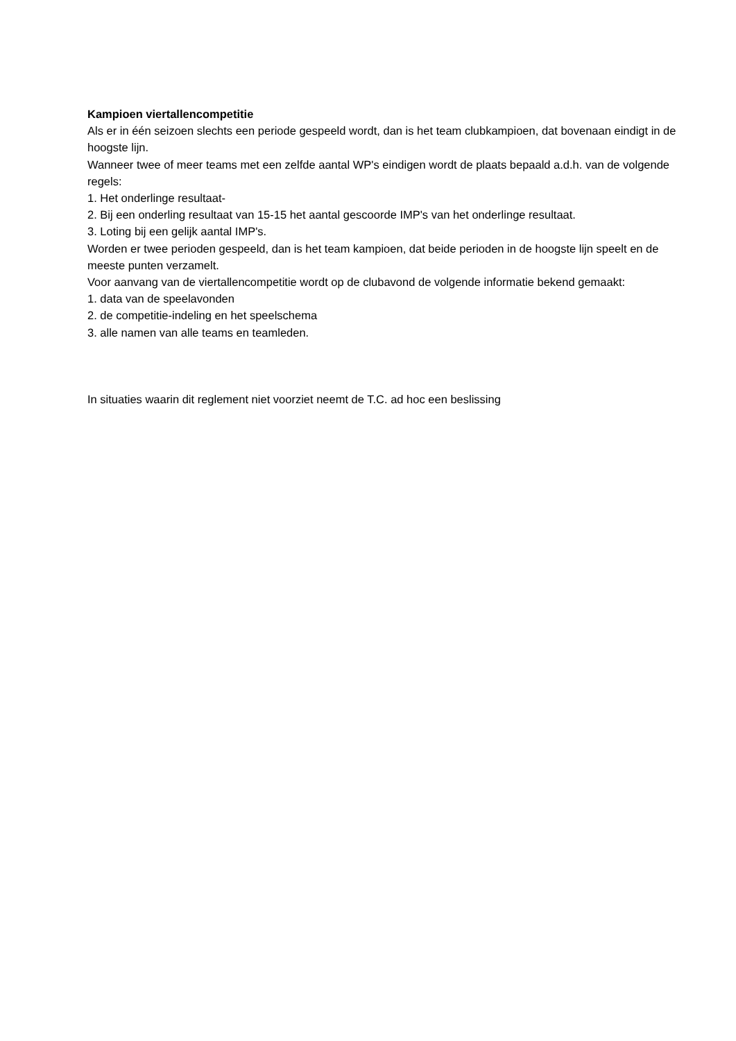Kampioen viertallencompetitie
Als er in één seizoen slechts een periode gespeeld wordt, dan is het team clubkampioen, dat bovenaan eindigt in de hoogste lijn.
Wanneer twee of meer teams met een zelfde aantal WP's eindigen wordt de plaats bepaald a.d.h. van de volgende regels:
1. Het onderlinge resultaat-
2. Bij een onderling resultaat van 15-15 het aantal gescoorde IMP's van het onderlinge resultaat.
3. Loting bij een gelijk aantal IMP's.
Worden er twee perioden gespeeld, dan is het team kampioen, dat beide perioden in de hoogste lijn speelt en de meeste punten verzamelt.
Voor aanvang van de viertallencompetitie wordt op de clubavond de volgende informatie bekend gemaakt:
1. data van de speelavonden
2. de competitie-indeling en het speelschema
3. alle namen van alle teams en teamleden.
In situaties waarin dit reglement niet voorziet neemt de T.C. ad hoc een beslissing